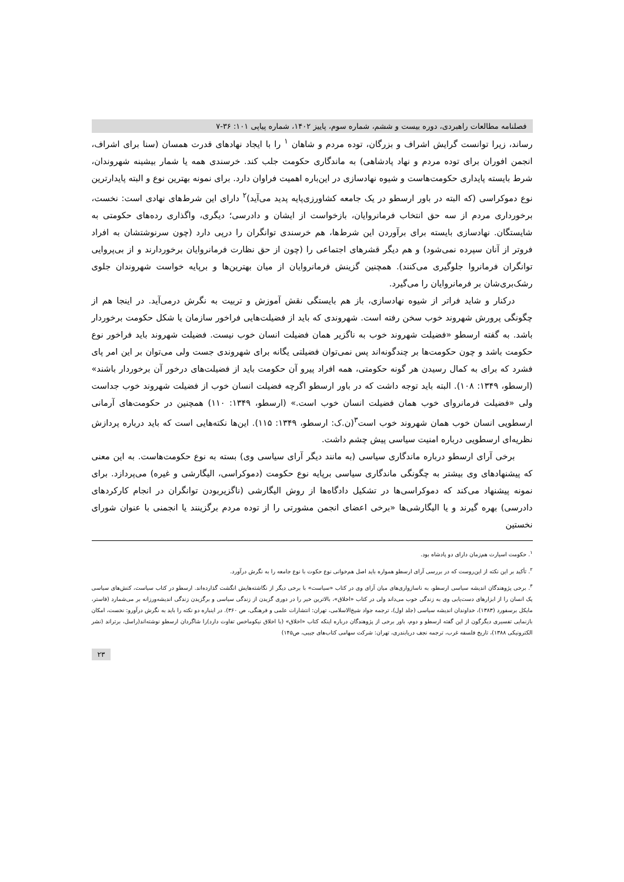فصلنامه مطالعات راهبردی، دوره بیست و ششم، شماره سوم، پاییز ۱۴۰۲، شماره پیاپی ۱۰۱: ۳۶-۷
رساند، زیرا توانست گرایش اشراف و بزرگان، توده مردم و شاهان <sup>۱</sup> را با ایجاد نهادهای قدرت همسان (سنا برای اشراف، انجمن افوران برای توده مردم و نهاد پادشاهی) به ماندگاری حکومت جلب کند. خرسندی همه یا شمار بیشینه شهروندان، شرط بایسته پایداری حکومت‌هاست و شیوه نهادسازی در این‌باره اهمیت فراوان دارد. برای نمونه بهترین نوع و البته پایدارترین نوع دموکراسی (که البته در باور ارسطو در یک جامعه کشاورزی‌پایه پدید می‌آید)<sup>۲</sup> دارای این شرط‌های نهادی است: نخست، برخورداری مردم از سه حق انتخاب فرمانروایان، بازخواست از ایشان و دادرسی؛ دیگری، واگذاری رده‌های حکومتی به شایستگان. نهادسازی بایسته برای برآوردن این شرط‌ها، هم خرسندی توانگران را درپی دارد (چون سرنوشتشان به افراد فروتر از آنان سپرده نمی‌شود) و هم دیگر قشرهای اجتماعی را (چون از حق نظارت فرمانروایان برخوردارند و از بی‌پروایی توانگران فرمانروا جلوگیری می‌کنند). همچنین گزینش فرمانروایان از میان بهترین‌ها و برپایه خواست شهروندان جلوی رشک‌بری‌شان بر فرمانروایان را می‌گیرد.
درکنار و شاید فراتر از شیوه نهادسازی، باز هم بایستگی نقش آموزش و تربیت به نگرش درمی‌آید. در اینجا هم از چگونگی پرورش شهروند خوب سخن رفته است. شهروندی که باید از فضیلت‌هایی فراخور سازمان یا شکل حکومت برخوردار باشد. به گفته ارسطو «فضیلت شهروند خوب به ناگزیر همان فضیلت انسان خوب نیست. فضیلت شهروند باید فراخور نوع حکومت باشد و چون حکومت‌ها بر چندگونه‌اند پس نمی‌توان فضیلتی یگانه برای شهروندی جست ولی می‌توان بر این امر پای فشرد که برای به کمال رسیدن هر گونه حکومتی، همه افراد پیرو آن حکومت باید از فضیلت‌های درخور آن برخوردار باشند» (ارسطو، ۱۳۴۹: ۱۰۸). البته باید توجه داشت که در باور ارسطو اگرچه فضیلت انسان خوب از فضیلت شهروند خوب جداست ولی «فضیلت فرمانروای خوب همان فضیلت انسان خوب است.» (ارسطو، ۱۳۴۹: ۱۱۰) همچنین در حکومت‌های آرمانی ارسطویی انسان خوب همان شهروند خوب است<sup>۳</sup>(ن.ک: ارسطو، ۱۳۴۹: ۱۱۵). این‌ها نکته‌هایی است که باید درباره پردازش نظریه‌ای ارسطویی درباره امنیت سیاسی پیش چشم داشت.
برخی آرای ارسطو درباره ماندگاری سیاسی (به مانند دیگر آرای سیاسی وی) بسته به نوع حکومت‌هاست. به این معنی که پیشنهادهای وی بیشتر به چگونگی ماندگاری سیاسی برپایه نوع حکومت (دموکراسی، الیگارشی و غیره) می‌پردازد. برای نمونه پیشنهاد می‌کند که دموکراسی‌ها در تشکیل دادگاه‌ها از روش الیگارشی (ناگزیربودن توانگران در انجام کارکردهای دادرسی) بهره گیرند و یا الیگارشی‌ها «برخی اعضای انجمن مشورتی را از توده مردم برگزینند یا انجمنی با عنوان شورای نخستین
<sup>۱</sup>. حکومت اسپارت هم‌زمان دارای دو پادشاه بود.
<sup>۲</sup>. تأکید بر این نکته از این‌روست که در بررسی آرای ارسطو همواره باید اصل هم‌خوانی نوع حکوت با نوع جامعه را به نگرش درآورد.
<sup>۳</sup>. برخی پژوهندگان اندیشه سیاسی ارسطو، به ناسازواری‌های میان آرای وی در کتاب «سیاست» با برخی دیگر از نگاشته‌هایش انگشت گذارده‌اند. ارسطو در کتاب سیاست، کنش‌های سیاسی یک انسان را از ابزارهای دست‌یابی وی به زندگی خوب می‌داند ولی در کتاب «اخلاق»، بالاترین خیر را در دوری گزیدن از زندگی سیاسی و برگزیدن زندگی اندیشه‌ورزانه بر می‌شمارد (فاستر، مایکل برسفورد (۱۳۸۳)، خداوندان اندیشه سیاسی (جلد اول)، ترجمه جواد شیخ‌الاسلامی، تهران: انتشارات علمی و فرهنگی، ص ۳۶۰). در اینباره دو نکته را باید به نگرش درآورو: نخست، امکان بازنمایی تفسیری دیگرگون از این گفته ارسطو و دوم، باور برخی از پژوهندگان درباره اینکه کتاب «اخلاق» (با اخلاق نیکوماخس تفاوت دارد)را شاگردان ارسطو نوشته‌اند(راسل، برتراند (نشر الکترونیکی ۱۳۸۸)، تاریخ فلسفه غرب، ترجمه نجف دریابندری، تهران: شرکت سهامی کتاب‌های جیبی، ص۱۴۵)
۲۳